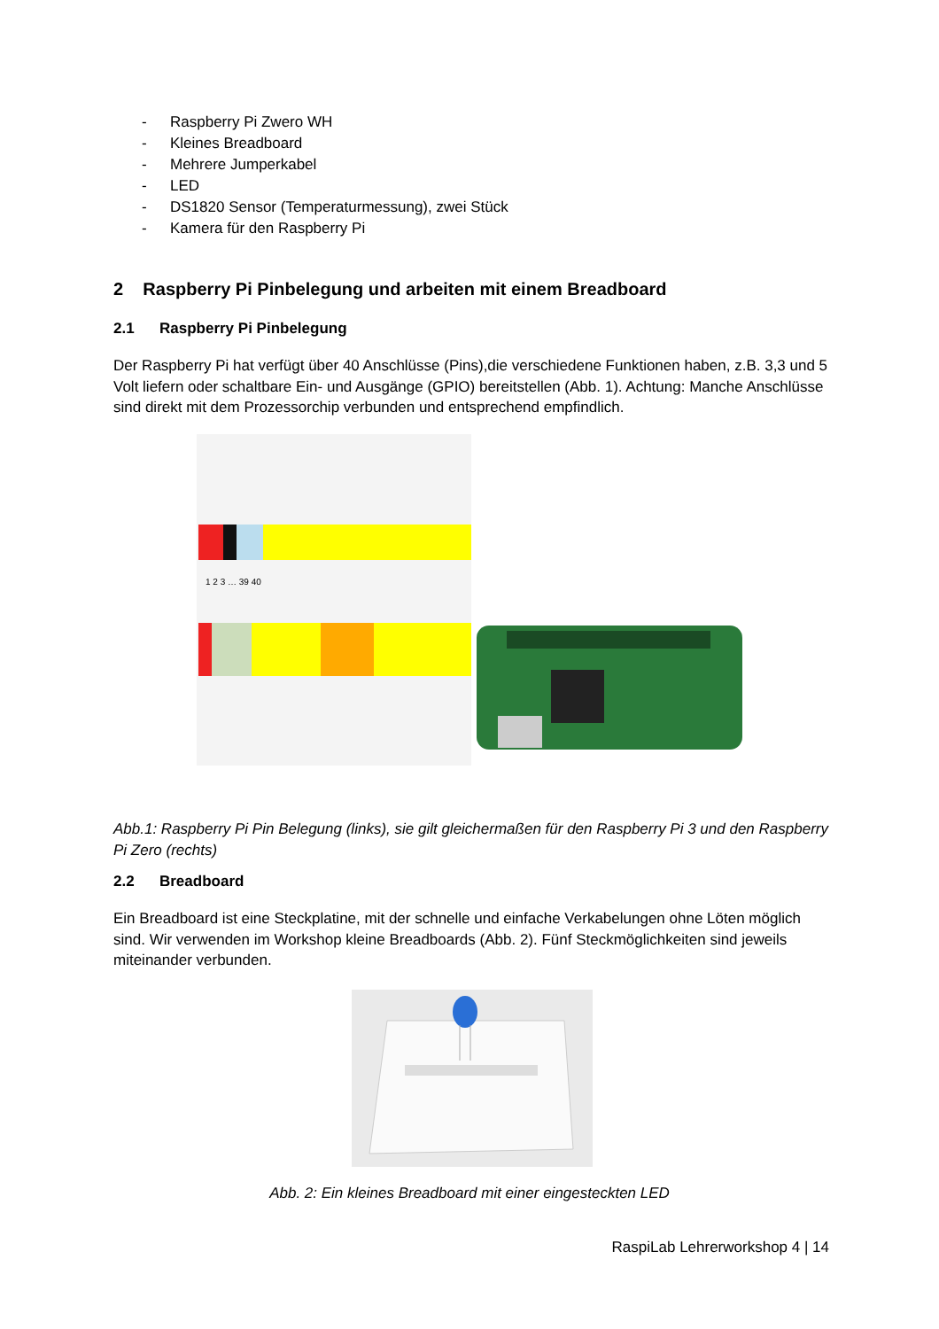- Raspberry Pi Zwero WH
- Kleines Breadboard
- Mehrere Jumperkabel
- LED
- DS1820 Sensor (Temperaturmessung), zwei Stück
- Kamera für den Raspberry Pi
2 Raspberry Pi Pinbelegung und arbeiten mit einem Breadboard
2.1 Raspberry Pi Pinbelegung
Der Raspberry Pi hat verfügt über 40 Anschlüsse (Pins),die verschiedene Funktionen haben, z.B. 3,3 und 5 Volt liefern oder schaltbare Ein- und Ausgänge (GPIO) bereitstellen (Abb. 1). Achtung: Manche Anschlüsse sind direkt mit dem Prozessorchip verbunden und entsprechend empfindlich.
1 2 3 … 39 40
Abb.1: Raspberry Pi Pin Belegung (links), sie gilt gleichermaßen für den Raspberry Pi 3 und den Raspberry Pi Zero (rechts)
2.2 Breadboard
Ein Breadboard ist eine Steckplatine, mit der schnelle und einfache Verkabelungen ohne Löten möglich sind. Wir verwenden im Workshop kleine Breadboards (Abb. 2). Fünf Steckmöglichkeiten sind jeweils miteinander verbunden.
Abb. 2: Ein kleines Breadboard mit einer eingesteckten LED
RaspiLab Lehrerworkshop 4 | 14